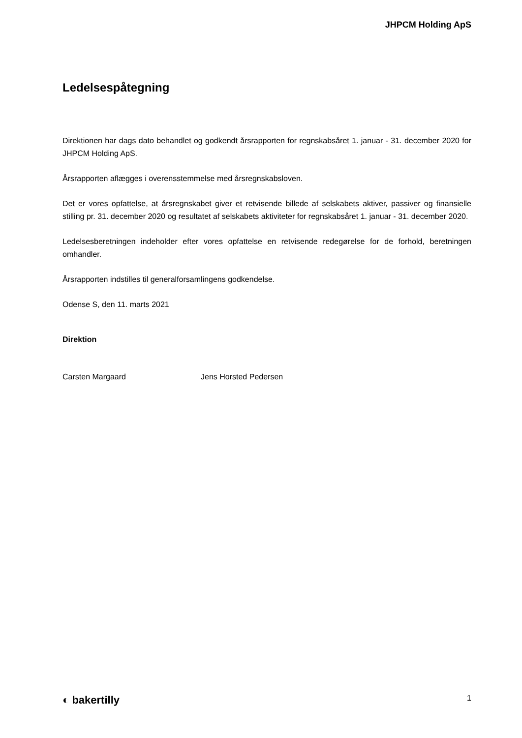JHPCM Holding ApS
Ledelsespåtegning
Direktionen har dags dato behandlet og godkendt årsrapporten for regnskabsåret 1. januar - 31. december 2020 for JHPCM Holding ApS.
Årsrapporten aflægges i overensstemmelse med årsregnskabsloven.
Det er vores opfattelse, at årsregnskabet giver et retvisende billede af selskabets aktiver, passiver og finansielle stilling pr. 31. december 2020 og resultatet af selskabets aktiviteter for regnskabsåret 1. januar - 31. december 2020.
Ledelsesberetningen indeholder efter vores opfattelse en retvisende redegørelse for de forhold, beretningen omhandler.
Årsrapporten indstilles til generalforsamlingens godkendelse.
Odense S, den 11. marts 2021
Direktion
Carsten Margaard Jens Horsted Pedersen
◐ bakertilly 1